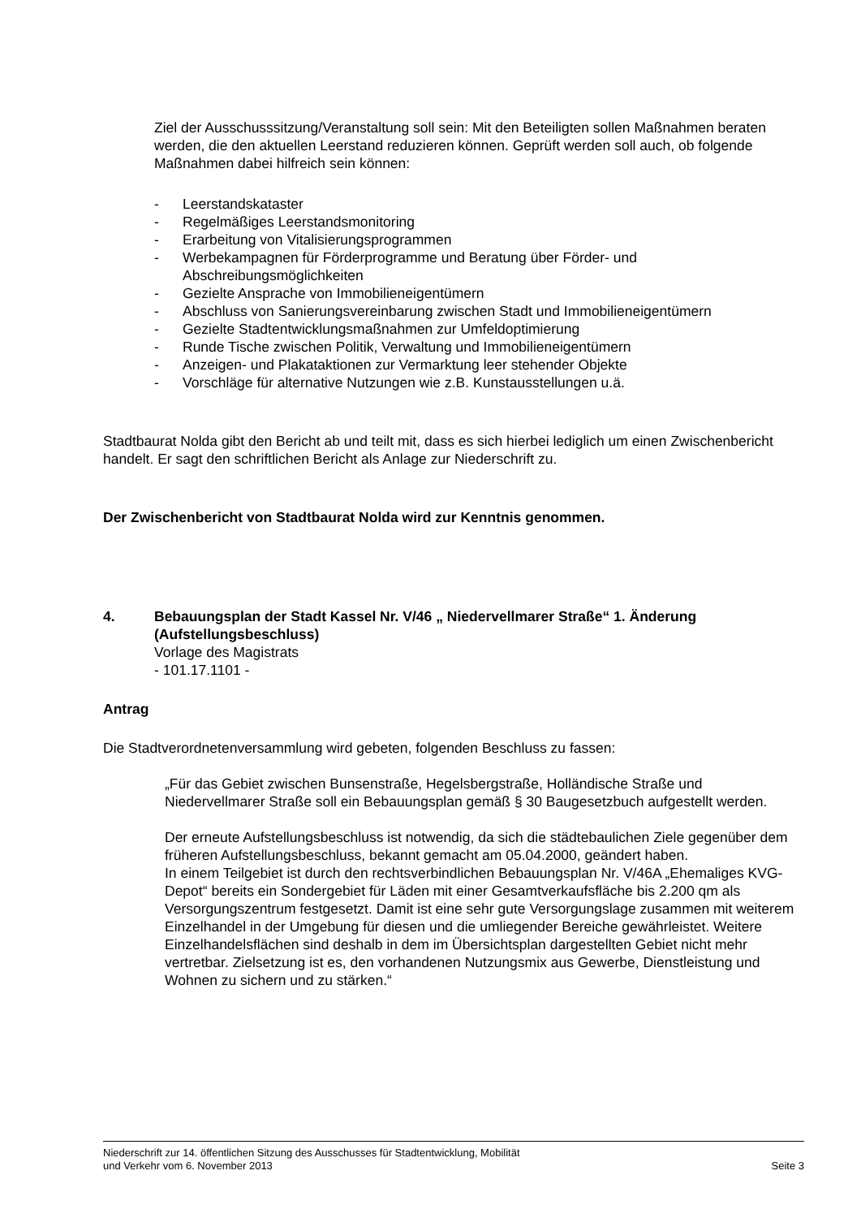Ziel der Ausschusssitzung/Veranstaltung soll sein: Mit den Beteiligten sollen Maßnahmen beraten werden, die den aktuellen Leerstand reduzieren können. Geprüft werden soll auch, ob folgende Maßnahmen dabei hilfreich sein können:
- Leerstandskataster
- Regelmäßiges Leerstandsmonitoring
- Erarbeitung von Vitalisierungsprogrammen
- Werbekampagnen für Förderprogramme und Beratung über Förder- und Abschreibungsmöglichkeiten
- Gezielte Ansprache von Immobilieneigentümern
- Abschluss von Sanierungsvereinbarung zwischen Stadt und Immobilieneigentümern
- Gezielte Stadtentwicklungsmaßnahmen zur Umfeldoptimierung
- Runde Tische zwischen Politik, Verwaltung und Immobilieneigentümern
- Anzeigen- und Plakataktionen zur Vermarktung leer stehender Objekte
- Vorschläge für alternative Nutzungen wie z.B. Kunstausstellungen u.ä.
Stadtbaurat Nolda gibt den Bericht ab und teilt mit, dass es sich hierbei lediglich um einen Zwischenbericht handelt. Er sagt den schriftlichen Bericht als Anlage zur Niederschrift zu.
Der Zwischenbericht von Stadtbaurat Nolda wird zur Kenntnis genommen.
4. Bebauungsplan der Stadt Kassel Nr. V/46 „ Niedervellmarer Straße“ 1. Änderung (Aufstellungsbeschluss)
Vorlage des Magistrats
- 101.17.1101 -
Antrag
Die Stadtverordnetenversammlung wird gebeten, folgenden Beschluss zu fassen:
„Für das Gebiet zwischen Bunsenstraße, Hegelsbergstraße, Holländische Straße und Niedervellmarer Straße soll ein Bebauungsplan gemäß § 30 Baugesetzbuch aufgestellt werden.
Der erneute Aufstellungsbeschluss ist notwendig, da sich die städtebaulichen Ziele gegenüber dem früheren Aufstellungsbeschluss, bekannt gemacht am 05.04.2000, geändert haben.
In einem Teilgebiet ist durch den rechtsverbindlichen Bebauungsplan Nr. V/46A „Ehemaliges KVG-Depot“ bereits ein Sondergebiet für Läden mit einer Gesamtverkaufsfläche bis 2.200 qm als Versorgungszentrum festgesetzt. Damit ist eine sehr gute Versorgungslage zusammen mit weiterem Einzelhandel in der Umgebung für diesen und die umliegender Bereiche gewährleistet. Weitere Einzelhandelsflächen sind deshalb in dem im Übersichtsplan dargestellten Gebiet nicht mehr vertretbar. Zielsetzung ist es, den vorhandenen Nutzungsmix aus Gewerbe, Dienstleistung und Wohnen zu sichern und zu stärken.“
Niederschrift zur 14. öffentlichen Sitzung des Ausschusses für Stadtentwicklung, Mobilität
und Verkehr vom 6. November 2013 Seite 3